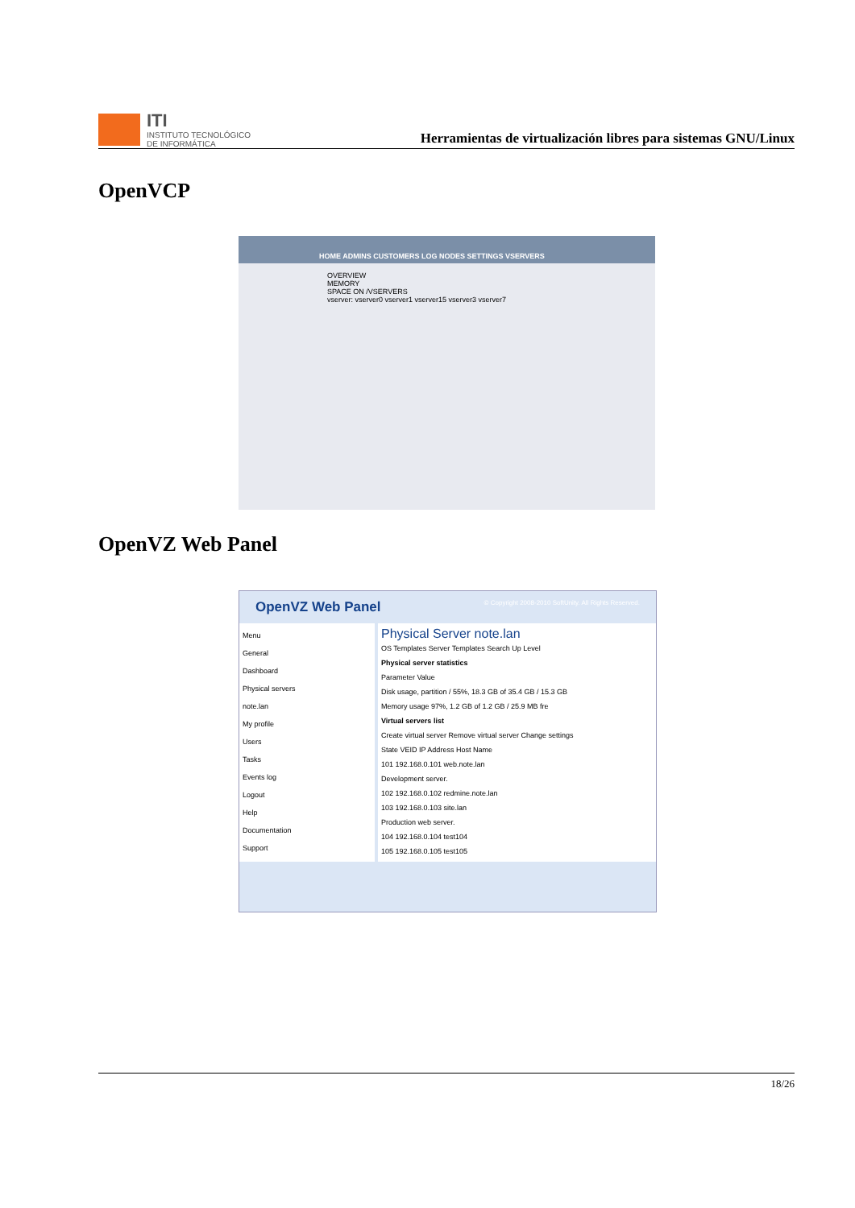ITI
INSTITUTO TECNOLÓGICO
DE INFORMÁTICA
Herramientas de virtualización libres para sistemas GNU/Linux
OpenVCP
HOME ADMINS CUSTOMERS LOG NODES SETTINGS VSERVERS
OVERVIEW
MEMORY
SPACE ON /VSERVERS
vserver: vserver0 vserver1 vserver15 vserver3 vserver7
OpenVZ Web Panel
OpenVZ Web Panel © Copyright 2008-2010 SoftUnity. All Rights Reserved.
Menu
General
Dashboard
Physical servers
note.lan
My profile
Users
Tasks
Events log
Logout
Help
Documentation
Support
Physical Server note.lan
OS Templates Server Templates Search Up Level
Physical server statistics
Parameter Value
Disk usage, partition / 55%, 18.3 GB of 35.4 GB / 15.3 GB
Memory usage 97%, 1.2 GB of 1.2 GB / 25.9 MB fre
Virtual servers list
Create virtual server Remove virtual server Change settings
State VEID IP Address Host Name
101 192.168.0.101 web.note.lan
Development server.
102 192.168.0.102 redmine.note.lan
103 192.168.0.103 site.lan
Production web server.
104 192.168.0.104 test104
105 192.168.0.105 test105
18/26